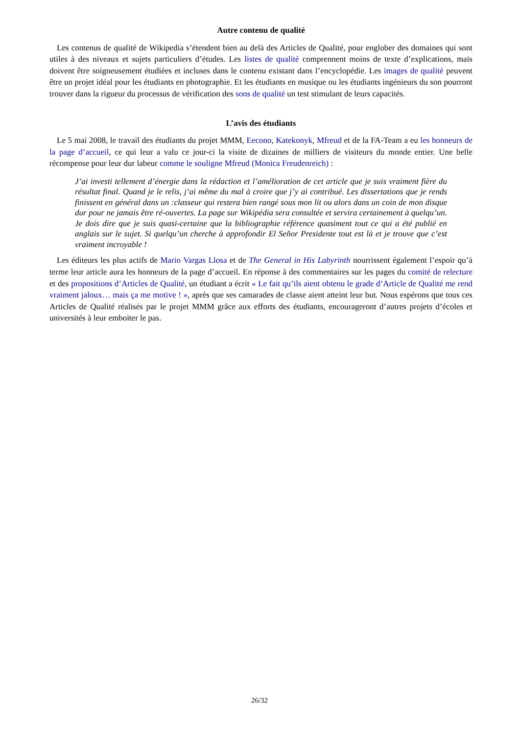Autre contenu de qualité
Les contenus de qualité de Wikipedia s’étendent bien au delà des Articles de Qualité, pour englober des domaines qui sont utiles à des niveaux et sujets particuliers d’études. Les listes de qualité comprennent moins de texte d’explications, mais doivent être soigneusement étudiées et incluses dans le contenu existant dans l’encyclopédie. Les images de qualité peuvent être un projet idéal pour les étudiants en photographie. Et les étudiants en musique ou les étudiants ingénieurs du son pourront trouver dans la rigueur du processus de vérification des sons de qualité un test stimulant de leurs capacités.
L’avis des étudiants
Le 5 mai 2008, le travail des étudiants du projet MMM, Eecono, Katekonyk, Mfreud et de la FA-Team a eu les honneurs de la page d’accueil, ce qui leur a valu ce jour-ci la visite de dizaines de milliers de visiteurs du monde entier. Une belle récompense pour leur dur labeur comme le souligne Mfreud (Monica Freudenreich) :
J’ai investi tellement d’énergie dans la rédaction et l’amélioration de cet article que je suis vraiment fière du résultat final. Quand je le relis, j’ai même du mal à croire que j’y ai contribué. Les dissertations que je rends finissent en général dans un :classeur qui restera bien rangé sous mon lit ou alors dans un coin de mon disque dur pour ne jamais être ré-ouvertes. La page sur Wikipédia sera consultée et servira certainement à quelqu’un. Je dois dire que je suis quasi-certaine que la bibliographie référence quasiment tout ce qui a été publié en anglais sur le sujet. Si quelqu’un cherche à approfondir El Señor Presidente tout est là et je trouve que c’est vraiment incroyable !
Les éditeurs les plus actifs de Mario Vargas Llosa et de The General in His Labyrinth nourrissent également l’espoir qu’à terme leur article aura les honneurs de la page d’accueil. En réponse à des commentaires sur les pages du comité de relecture et des propositions d’Articles de Qualité, un étudiant a écrit « Le fait qu’ils aient obtenu le grade d’Article de Qualité me rend vraiment jaloux… mais ça me motive ! », après que ses camarades de classe aient atteint leur but. Nous espérons que tous ces Articles de Qualité réalisés par le projet MMM grâce aux efforts des étudiants, encourageront d’autres projets d’écoles et universités à leur emboiter le pas.
26/32